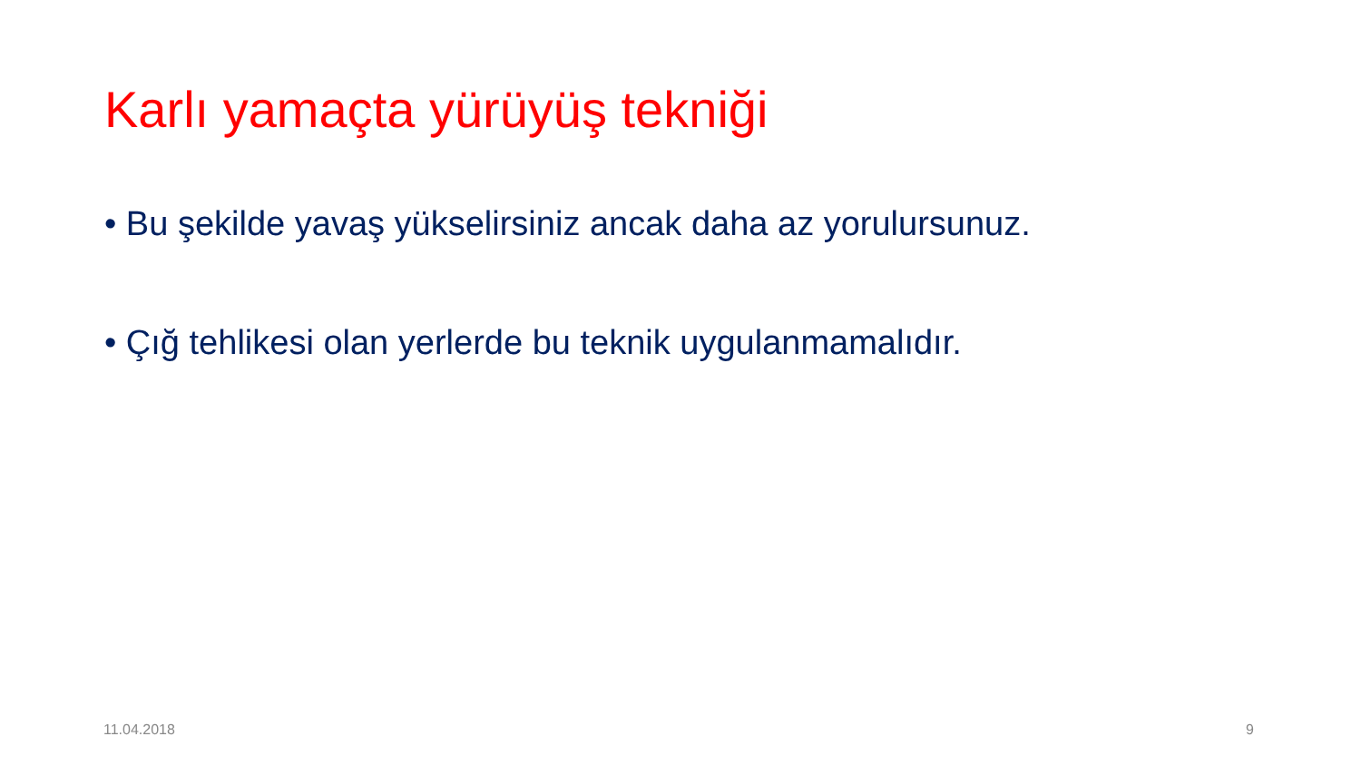Karlı yamaçta yürüyüş tekniği
• Bu şekilde yavaş yükselirsiniz ancak daha az yorulursunuz.
• Çığ tehlikesi olan yerlerde bu teknik uygulanmamalıdır.
11.04.2018 9